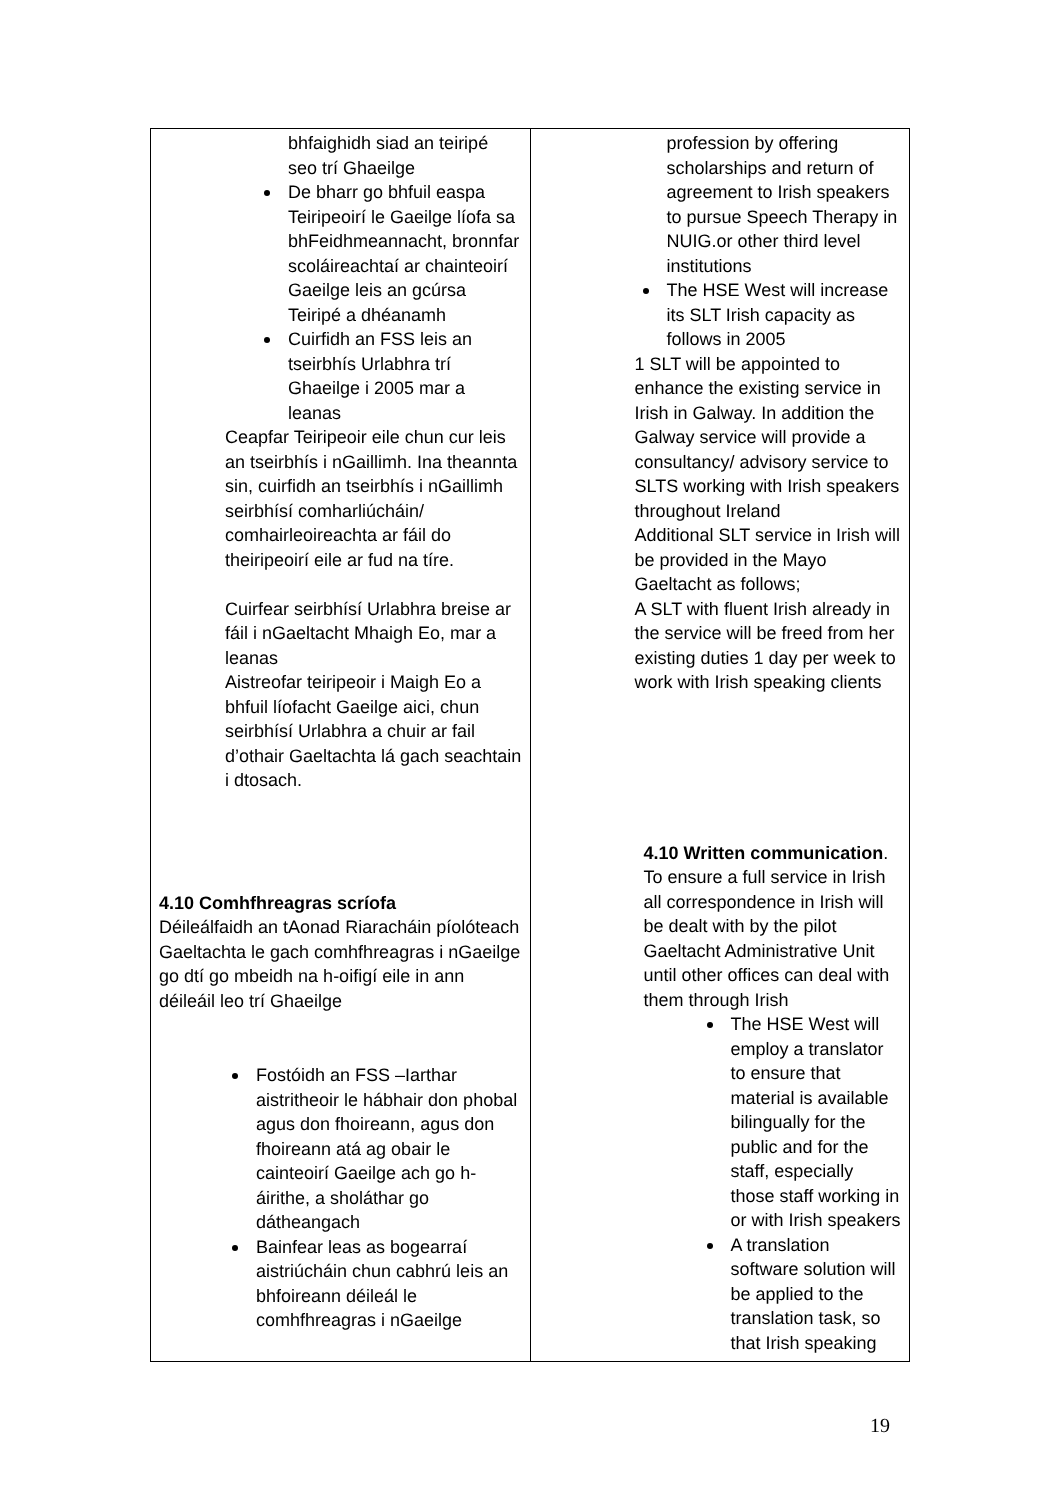| bhfaighidh siad an teiripé seo trí Ghaeilge De bharr go bhfuil easpa Teiripeoirí le Gaeilge líofa sa bhFeidhmeannacht, bronnfar scoláireachtaí ar chainteoirí Gaeilge leis an gcúrsa Teiripé a dhéanamh Cuirfidh an FSS leis an tseirbhís Urlabhra trí Ghaeilge i 2005 mar a leanas Ceapfar Teiripeoir eile chun cur leis an tseirbhís i nGaillimh. Ina theannta sin, cuirfidh an tseirbhís i nGaillimh seirbhísí comharliúcháin/ comhairleoireachta ar fáil do theiripeoirí eile ar fud na tíre. Cuirfear seirbhísí Urlabhra breise ar fáil i nGaeltacht Mhaigh Eo, mar a leanas Aistreofar teiripeoir i Maigh Eo a bhfuil líofacht Gaeilge aici, chun seirbhísí Urlabhra a chuir ar fail d’othair Gaeltachta lá gach seachtain i dtosach. 4.10 Comhfhreagras scríofa Déileálfaidh an tAonad Riaracháin píolóteach Gaeltachta le gach comhfhreagras i nGaeilge go dtí go mbeidh na h-oifigí eile in ann déileáil leo trí Ghaeilge Fostóidh an FSS –Iarthar aistritheoir le hábhair don phobal agus don fhoireann, agus don fhoireann atá ag obair le cainteoirí Gaeilge ach go h-áirithe, a sholáthar go dátheangach Bainfear leas as bogearraí aistriúcháin chun cabhrú leis an bhfoireann déileál le comhfhreagras i nGaeilge | profession by offering scholarships and return of agreement to Irish speakers to pursue Speech Therapy in NUIG.or other third level institutions The HSE West will increase its SLT Irish capacity as follows in 2005 1 SLT will be appointed to enhance the existing service in Irish in Galway. In addition the Galway service will provide a consultancy/ advisory service to SLTS working with Irish speakers throughout Ireland Additional SLT service in Irish will be provided in the Mayo Gaeltacht as follows; A SLT with fluent Irish already in the service will be freed from her existing duties 1 day per week to work with Irish speaking clients 4.10 Written communication . To ensure a full service in Irish all correspondence in Irish will be dealt with by the pilot Gaeltacht Administrative Unit until other offices can deal with them through Irish The HSE West will employ a translator to ensure that material is available bilingually for the public and for the staff, especially those staff working in or with Irish speakers A translation software solution will be applied to the translation task, so that Irish speaking |
19